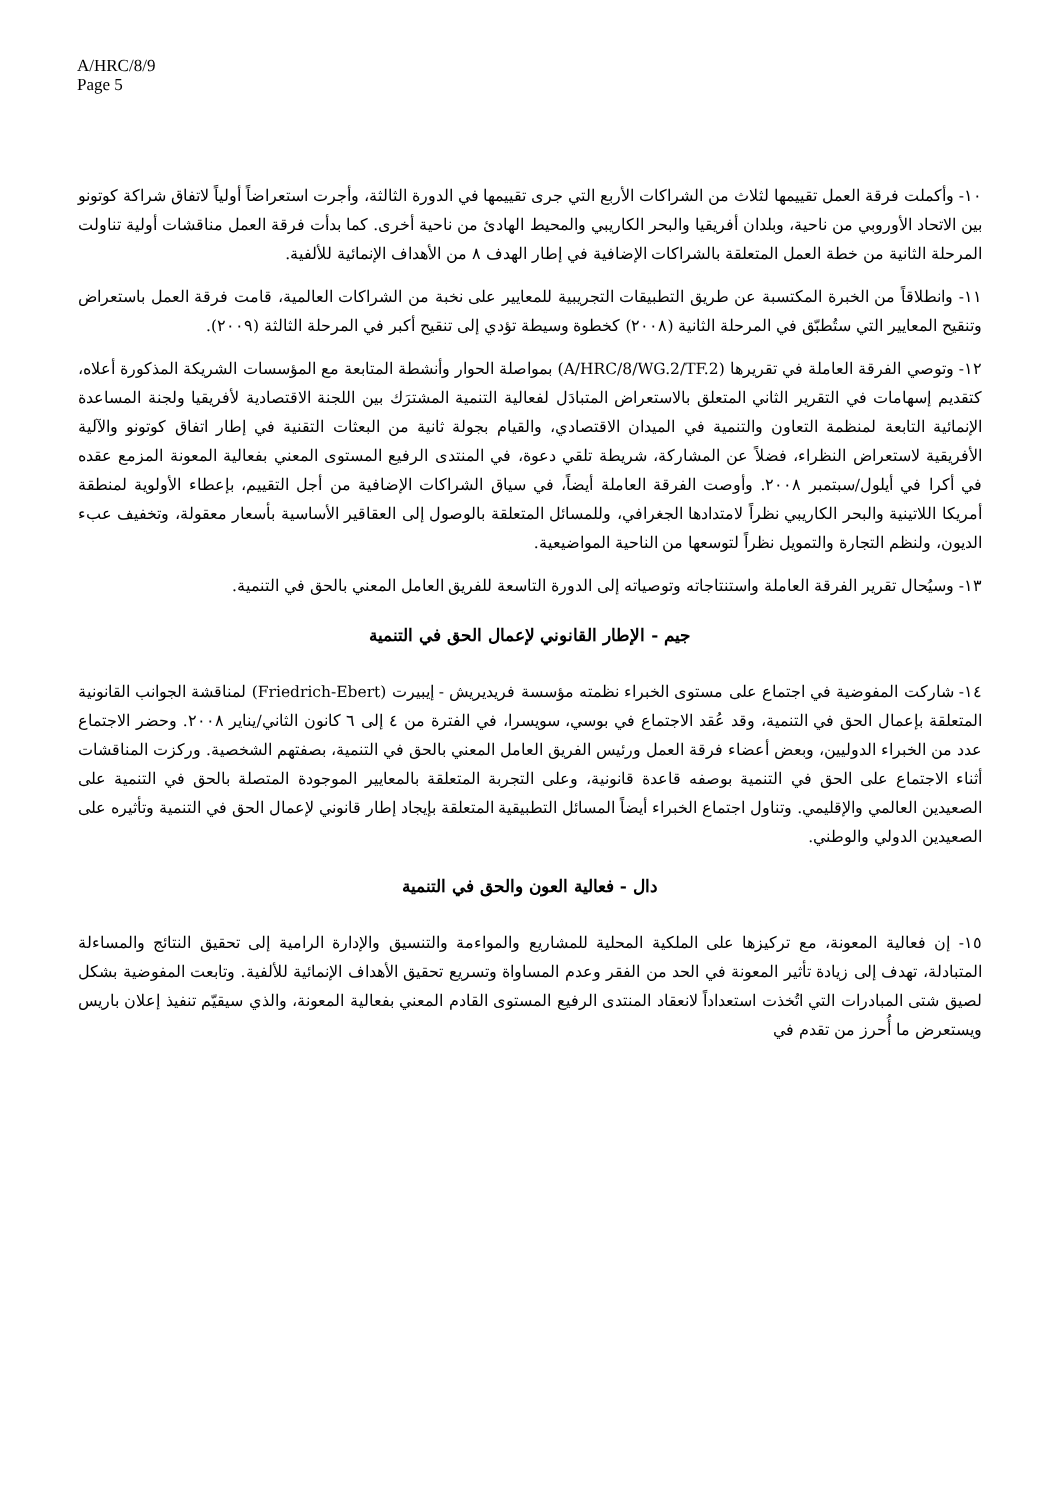A/HRC/8/9
Page 5
١٠- وأكملت فرقة العمل تقييمها لثلاث من الشراكات الأربع التي جرى تقييمها في الدورة الثالثة، وأجرت استعراضاً أولياً لاتفاق شراكة كوتونو بين الاتحاد الأوروبي من ناحية، وبلدان أفريقيا والبحر الكاريبي والمحيط الهادئ من ناحية أخرى. كما بدأت فرقة العمل مناقشات أولية تناولت المرحلة الثانية من خطة العمل المتعلقة بالشراكات الإضافية في إطار الهدف ٨ من الأهداف الإنمائية للألفية.
١١- وانطلاقاً من الخبرة المكتسبة عن طريق التطبيقات التجريبية للمعايير على نخبة من الشراكات العالمية، قامت فرقة العمل باستعراض وتنقيح المعايير التي ستُطبّق في المرحلة الثانية (٢٠٠٨) كخطوة وسيطة تؤدي إلى تنقيح أكبر في المرحلة الثالثة (٢٠٠٩).
١٢- وتوصي الفرقة العاملة في تقريرها (A/HRC/8/WG.2/TF.2) بمواصلة الحوار وأنشطة المتابعة مع المؤسسات الشريكة المذكورة أعلاه، كتقديم إسهامات في التقرير الثاني المتعلق بالاستعراض المتبادَل لفعالية التنمية المشترَك بين اللجنة الاقتصادية لأفريقيا ولجنة المساعدة الإنمائية التابعة لمنظمة التعاون والتنمية في الميدان الاقتصادي، والقيام بجولة ثانية من البعثات التقنية في إطار اتفاق كوتونو والآلية الأفريقية لاستعراض النظراء، فضلاً عن المشاركة، شريطة تلقي دعوة، في المنتدى الرفيع المستوى المعني بفعالية المعونة المزمع عقده في أكرا في أيلول/سبتمبر ٢٠٠٨. وأوصت الفرقة العاملة أيضاً، في سياق الشراكات الإضافية من أجل التقييم، بإعطاء الأولوية لمنطقة أمريكا اللاتينية والبحر الكاريبي نظراً لامتدادها الجغرافي، وللمسائل المتعلقة بالوصول إلى العقاقير الأساسية بأسعار معقولة، وتخفيف عبء الديون، ولنظم التجارة والتمويل نظراً لتوسعها من الناحية المواضيعية.
١٣- وسيُحال تقرير الفرقة العاملة واستنتاجاته وتوصياته إلى الدورة التاسعة للفريق العامل المعني بالحق في التنمية.
جيم - الإطار القانوني لإعمال الحق في التنمية
١٤- شاركت المفوضية في اجتماع على مستوى الخبراء نظمته مؤسسة فريديريش - إيبيرت (Friedrich-Ebert) لمناقشة الجوانب القانونية المتعلقة بإعمال الحق في التنمية، وقد عُقد الاجتماع في بوسي، سويسرا، في الفترة من ٤ إلى ٦ كانون الثاني/يناير ٢٠٠٨. وحضر الاجتماع عدد من الخبراء الدوليين، وبعض أعضاء فرقة العمل ورئيس الفريق العامل المعني بالحق في التنمية، بصفتهم الشخصية. وركزت المناقشات أثناء الاجتماع على الحق في التنمية بوصفه قاعدة قانونية، وعلى التجربة المتعلقة بالمعايير الموجودة المتصلة بالحق في التنمية على الصعيدين العالمي والإقليمي. وتناول اجتماع الخبراء أيضاً المسائل التطبيقية المتعلقة بإيجاد إطار قانوني لإعمال الحق في التنمية وتأثيره على الصعيدين الدولي والوطني.
دال - فعالية العون والحق في التنمية
١٥- إن فعالية المعونة، مع تركيزها على الملكية المحلية للمشاريع والمواءمة والتنسيق والإدارة الرامية إلى تحقيق النتائج والمساءلة المتبادلة، تهدف إلى زيادة تأثير المعونة في الحد من الفقر وعدم المساواة وتسريع تحقيق الأهداف الإنمائية للألفية. وتابعت المفوضية بشكل لصيق شتى المبادرات التي اتُخذت استعداداً لانعقاد المنتدى الرفيع المستوى القادم المعني بفعالية المعونة، والذي سيقيّم تنفيذ إعلان باريس ويستعرض ما أُحرز من تقدم في